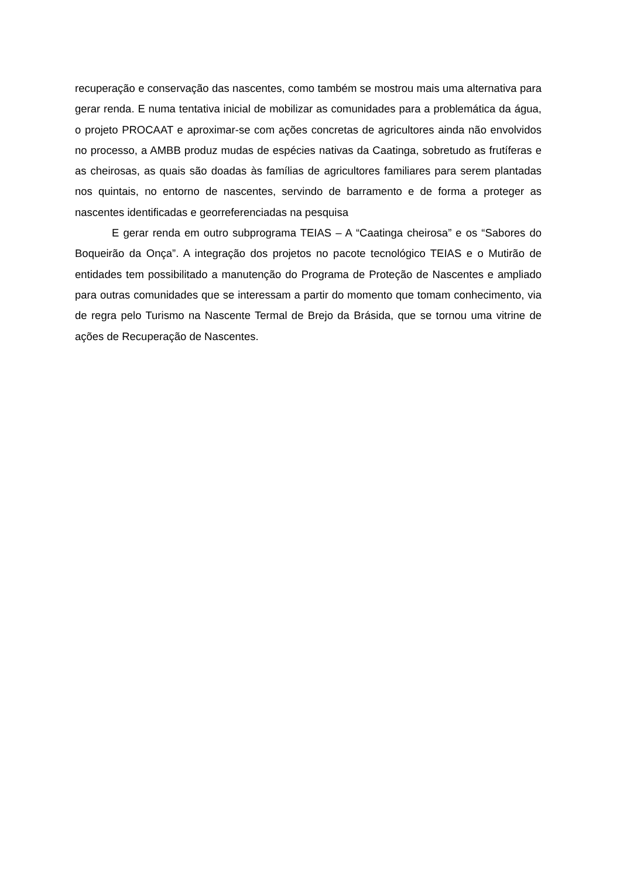recuperação e conservação das nascentes, como também se mostrou mais uma alternativa para gerar renda. E numa tentativa inicial de mobilizar as comunidades para a problemática da água, o projeto PROCAAT e aproximar-se com ações concretas de agricultores ainda não envolvidos no processo, a AMBB produz mudas de espécies nativas da Caatinga, sobretudo as frutíferas e as cheirosas, as quais são doadas às famílias de agricultores familiares para serem plantadas nos quintais, no entorno de nascentes, servindo de barramento e de forma a proteger as nascentes identificadas e georreferenciadas na pesquisa
E gerar renda em outro subprograma TEIAS – A “Caatinga cheirosa” e os “Sabores do Boqueirão da Onça”. A integração dos projetos no pacote tecnológico TEIAS e o Mutirão de entidades tem possibilitado a manutenção do Programa de Proteção de Nascentes e ampliado para outras comunidades que se interessam a partir do momento que tomam conhecimento, via de regra pelo Turismo na Nascente Termal de Brejo da Brásida, que se tornou uma vitrine de ações de Recuperação de Nascentes.